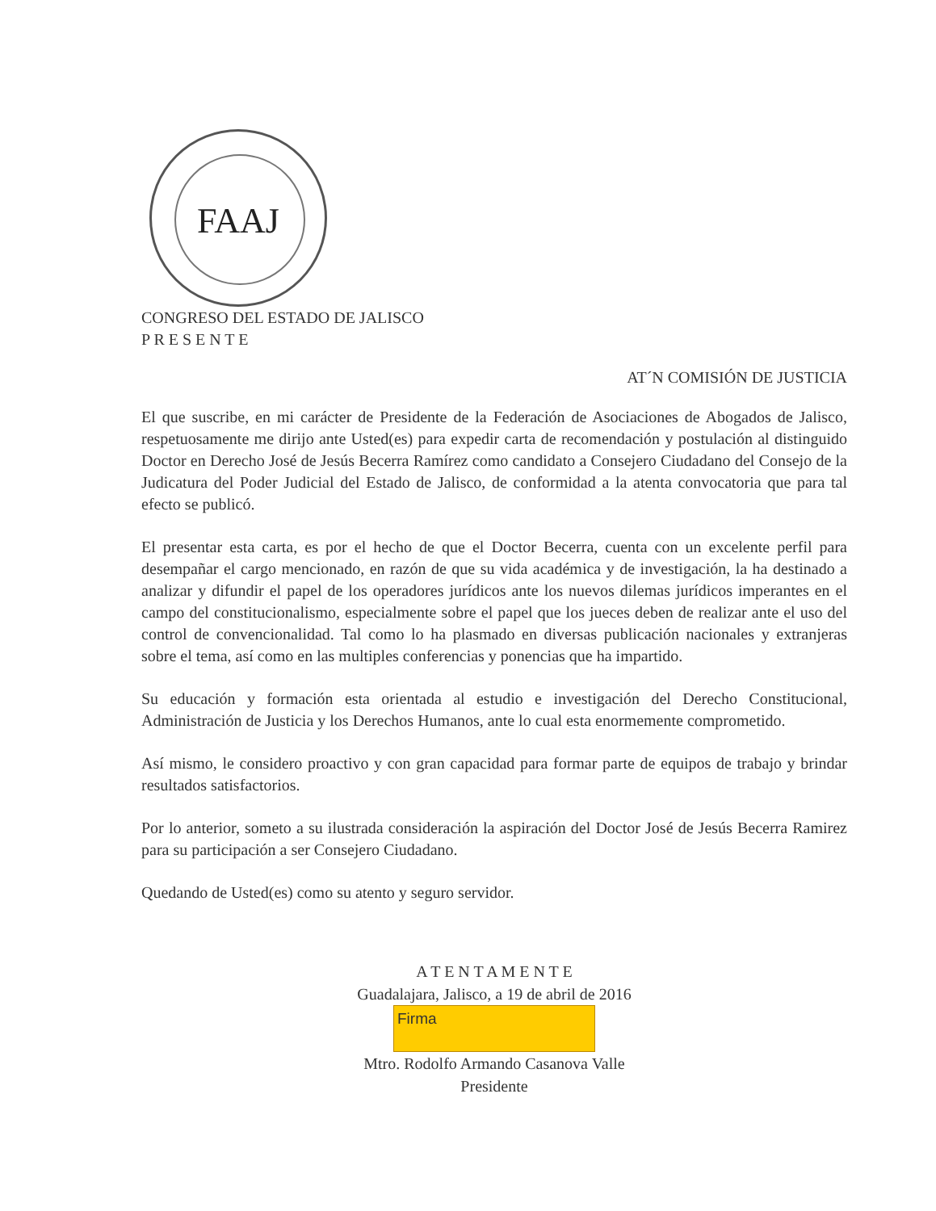FAAJ
CONGRESO DEL ESTADO DE JALISCO
P R E S E N T E
AT´N COMISIÓN DE JUSTICIA
El que suscribe, en mi carácter de Presidente de la Federación de Asociaciones de Abogados de Jalisco, respetuosamente me dirijo ante Usted(es) para expedir carta de recomendación y postulación al distinguido Doctor en Derecho José de Jesús Becerra Ramírez como candidato a Consejero Ciudadano del Consejo de la Judicatura del Poder Judicial del Estado de Jalisco, de conformidad a la atenta convocatoria que para tal efecto se publicó.
El presentar esta carta, es por el hecho de que el Doctor Becerra, cuenta con un excelente perfil para desempañar el cargo mencionado, en razón de que su vida académica y de investigación, la ha destinado a analizar y difundir el papel de los operadores jurídicos ante los nuevos dilemas jurídicos imperantes en el campo del constitucionalismo, especialmente sobre el papel que los jueces deben de realizar ante el uso del control de convencionalidad. Tal como lo ha plasmado en diversas publicación nacionales y extranjeras sobre el tema, así como en las multiples conferencias y ponencias que ha impartido.
Su educación y formación esta orientada al estudio e investigación del Derecho Constitucional, Administración de Justicia y los Derechos Humanos, ante lo cual esta enormemente comprometido.
Así mismo, le considero proactivo y con gran capacidad para formar parte de equipos de trabajo y brindar resultados satisfactorios.
Por lo anterior, someto a su ilustrada consideración la aspiración del Doctor José de Jesús Becerra Ramirez para su participación a ser Consejero Ciudadano.
Quedando de Usted(es) como su atento y seguro servidor.
A T E N T A M E N T E
Guadalajara, Jalisco, a 19 de abril de 2016
Firma
Mtro. Rodolfo Armando Casanova Valle
Presidente